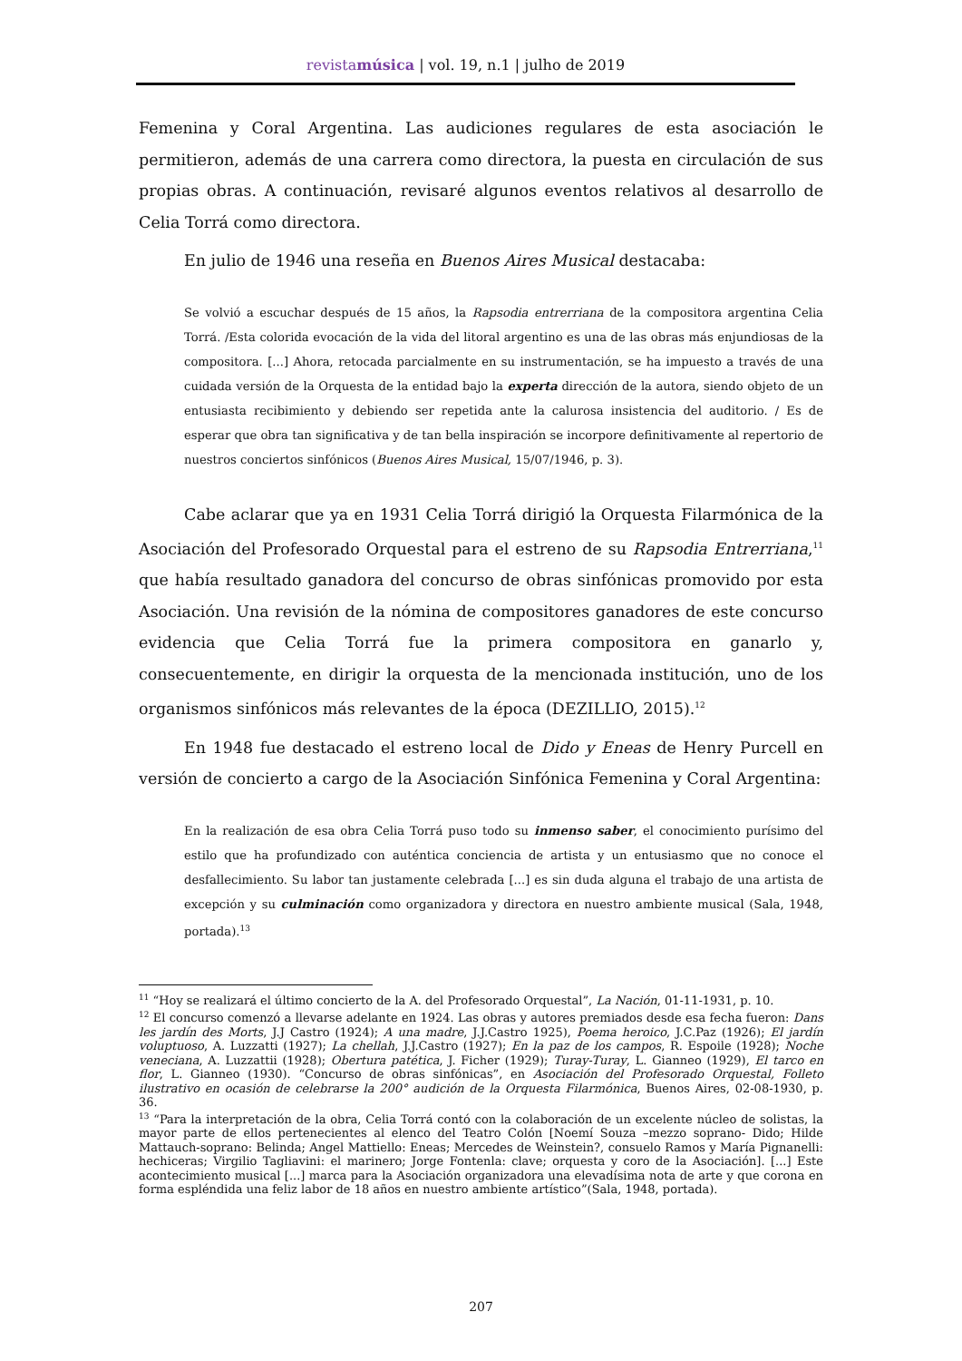revistamúsica | vol. 19, n.1 | julho de 2019
Femenina y Coral Argentina. Las audiciones regulares de esta asociación le permitieron, además de una carrera como directora, la puesta en circulación de sus propias obras. A continuación, revisaré algunos eventos relativos al desarrollo de Celia Torrá como directora.
En julio de 1946 una reseña en Buenos Aires Musical destacaba:
Se volvió a escuchar después de 15 años, la Rapsodia entrerriana de la compositora argentina Celia Torrá. /Esta colorida evocación de la vida del litoral argentino es una de las obras más enjundiosas de la compositora. [...] Ahora, retocada parcialmente en su instrumentación, se ha impuesto a través de una cuidada versión de la Orquesta de la entidad bajo la experta dirección de la autora, siendo objeto de un entusiasta recibimiento y debiendo ser repetida ante la calurosa insistencia del auditorio. / Es de esperar que obra tan significativa y de tan bella inspiración se incorpore definitivamente al repertorio de nuestros conciertos sinfónicos (Buenos Aires Musical, 15/07/1946, p. 3).
Cabe aclarar que ya en 1931 Celia Torrá dirigió la Orquesta Filarmónica de la Asociación del Profesorado Orquestal para el estreno de su Rapsodia Entrerriana,<sup>11</sup> que había resultado ganadora del concurso de obras sinfónicas promovido por esta Asociación. Una revisión de la nómina de compositores ganadores de este concurso evidencia que Celia Torrá fue la primera compositora en ganarlo y, consecuentemente, en dirigir la orquesta de la mencionada institución, uno de los organismos sinfónicos más relevantes de la época (DEZILLIO, 2015).<sup>12</sup>
En 1948 fue destacado el estreno local de Dido y Eneas de Henry Purcell en versión de concierto a cargo de la Asociación Sinfónica Femenina y Coral Argentina:
En la realización de esa obra Celia Torrá puso todo su inmenso saber, el conocimiento purísimo del estilo que ha profundizado con auténtica conciencia de artista y un entusiasmo que no conoce el desfallecimiento. Su labor tan justamente celebrada [...] es sin duda alguna el trabajo de una artista de excepción y su culminación como organizadora y directora en nuestro ambiente musical (Sala, 1948, portada).<sup>13</sup>
<sup>11</sup> “Hoy se realizará el último concierto de la A. del Profesorado Orquestal”, La Nación, 01-11-1931, p. 10.
<sup>12</sup> El concurso comenzó a llevarse adelante en 1924. Las obras y autores premiados desde esa fecha fueron: Dans les jardín des Morts, J.J Castro (1924); A una madre, J.J.Castro 1925), Poema heroico, J.C.Paz (1926); El jardín voluptuoso, A. Luzzatti (1927); La chellah, J.J.Castro (1927); En la paz de los campos, R. Espoile (1928); Noche veneciana, A. Luzzattii (1928); Obertura patética, J. Ficher (1929); Turay-Turay, L. Gianneo (1929), El tarco en flor, L. Gianneo (1930). “Concurso de obras sinfónicas”, en Asociación del Profesorado Orquestal, Folleto ilustrativo en ocasión de celebrarse la 200° audición de la Orquesta Filarmónica, Buenos Aires, 02-08-1930, p. 36.
<sup>13</sup> “Para la interpretación de la obra, Celia Torrá contó con la colaboración de un excelente núcleo de solistas, la mayor parte de ellos pertenecientes al elenco del Teatro Colón [Noemí Souza –mezzo soprano- Dido; Hilde Mattauch-soprano: Belinda; Angel Mattiello: Eneas; Mercedes de Weinstein?, consuelo Ramos y María Pignanelli: hechiceras; Virgilio Tagliavini: el marinero; Jorge Fontenla: clave; orquesta y coro de la Asociación]. [...] Este acontecimiento musical [...] marca para la Asociación organizadora una elevadísima nota de arte y que corona en forma espléndida una feliz labor de 18 años en nuestro ambiente artístico”(Sala, 1948, portada).
207